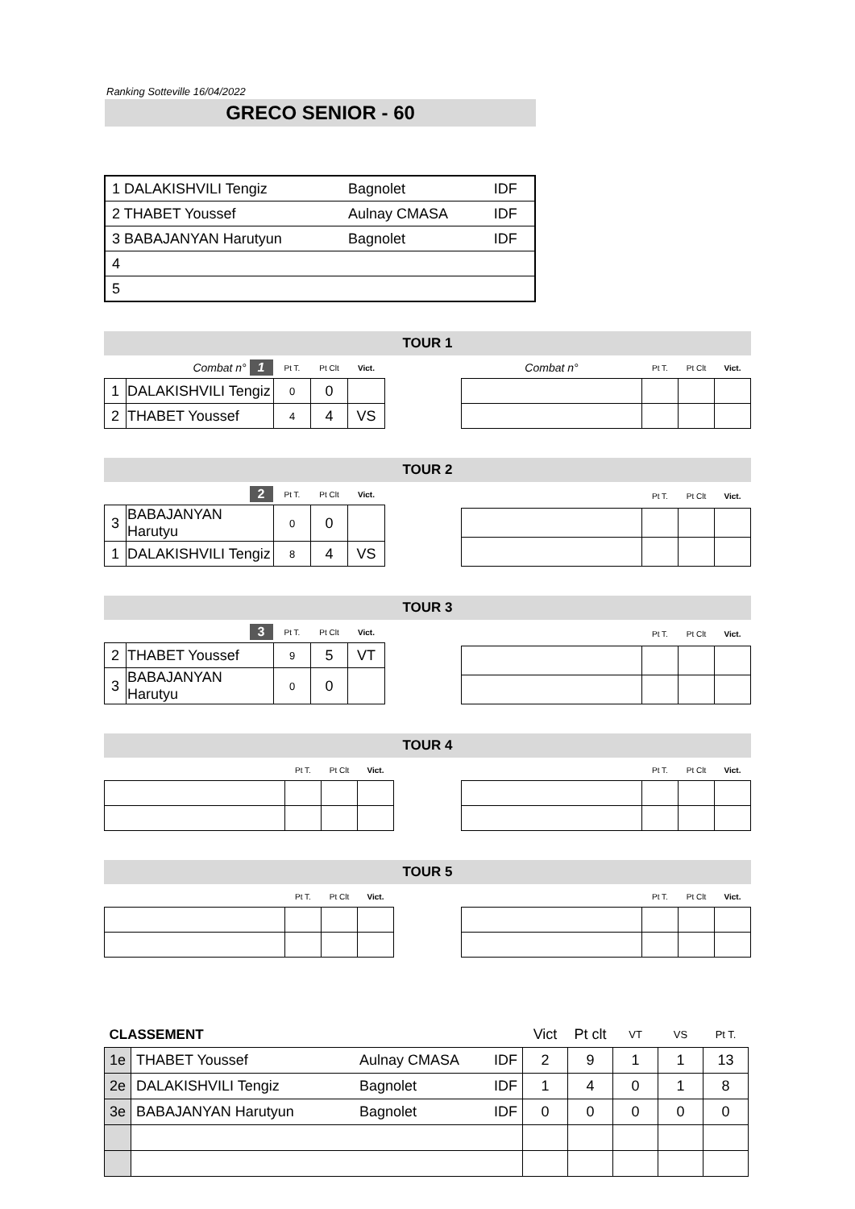Ranking Sotteville 16/04/2022
GRECO SENIOR - 60
| 1 DALAKISHVILI Tengiz | Bagnolet | IDF |
| 2 THABET Youssef | Aulnay CMASA | IDF |
| 3 BABAJANYAN Harutyun | Bagnolet | IDF |
| 4 | | |
| 5 | | |
TOUR 1
| Combat n° 1 | | Pt T. | Pt Clt | Vict. |
| 1 | DALAKISHVILI Tengiz | 0 | 0 | |
| 2 | THABET Youssef | 4 | 4 | VS |
| Combat n° | Pt T. | Pt Clt | Vict. |
TOUR 2
| 2 | | Pt T. | Pt Clt | Vict. |
| 3 | BABAJANYAN Harutyu | 0 | 0 | |
| 1 | DALAKISHVILI Tengiz | 8 | 4 | VS |
| | Pt T. | Pt Clt | Vict. |
TOUR 3
| 3 | | Pt T. | Pt Clt | Vict. |
| 2 | THABET Youssef | 9 | 5 | VT |
| 3 | BABAJANYAN Harutyu | 0 | 0 | |
| | Pt T. | Pt Clt | Vict. |
TOUR 4
| | Pt T. | Pt Clt | Vict. |
| | Pt T. | Pt Clt | Vict. |
TOUR 5
| | Pt T. | Pt Clt | Vict. |
| | Pt T. | Pt Clt | Vict. |
| CLASSEMENT | | | | Vict | Pt clt | VT | VS | Pt T. |
| 1e | THABET Youssef | Aulnay CMASA | IDF | 2 | 9 | 1 | 1 | 13 |
| 2e | DALAKISHVILI Tengiz | Bagnolet | IDF | 1 | 4 | 0 | 1 | 8 |
| 3e | BABAJANYAN Harutyun | Bagnolet | IDF | 0 | 0 | 0 | 0 | 0 |